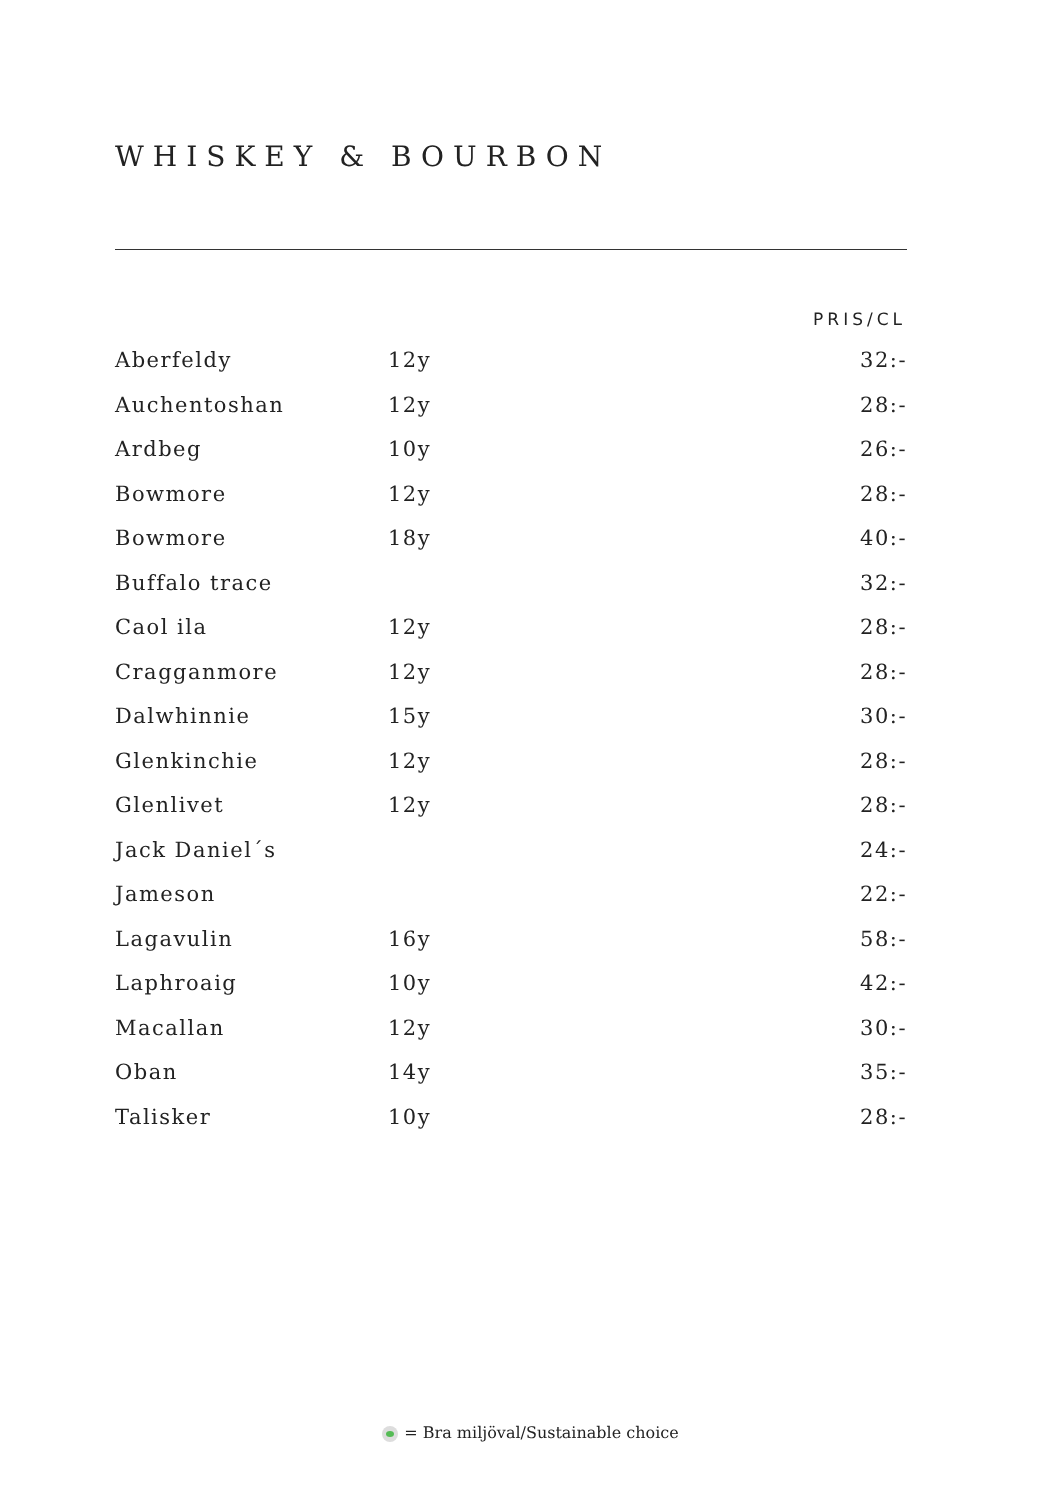WHISKEY & BOURBON
| | | PRIS/CL |
| --- | --- | --- |
| Aberfeldy | 12y | 32:- |
| Auchentoshan | 12y | 28:- |
| Ardbeg | 10y | 26:- |
| Bowmore | 12y | 28:- |
| Bowmore | 18y | 40:- |
| Buffalo trace | | 32:- |
| Caol ila | 12y | 28:- |
| Cragganmore | 12y | 28:- |
| Dalwhinnie | 15y | 30:- |
| Glenkinchie | 12y | 28:- |
| Glenlivet | 12y | 28:- |
| Jack Daniel´s | | 24:- |
| Jameson | | 22:- |
| Lagavulin | 16y | 58:- |
| Laphroaig | 10y | 42:- |
| Macallan | 12y | 30:- |
| Oban | 14y | 35:- |
| Talisker | 10y | 28:- |
= Bra miljöval/Sustainable choice